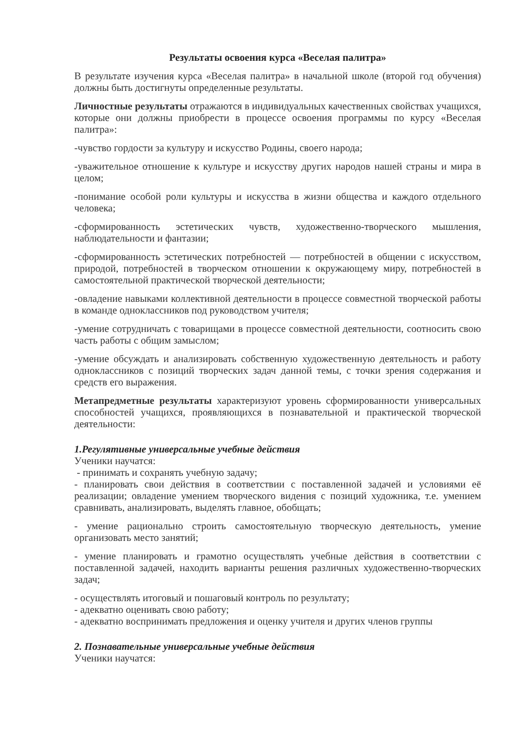Результаты освоения курса «Веселая палитра»
В результате изучения курса «Веселая палитра» в начальной школе (второй год обучения) должны быть достигнуты определенные результаты.
Личностные результаты отражаются в индивидуальных качественных свойствах учащихся, которые они должны приобрести в процессе освоения программы по курсу «Веселая палитра»:
-чувство гордости за культуру и искусство Родины, своего народа;
-уважительное отношение к культуре и искусству других народов нашей страны и мира в целом;
-понимание особой роли культуры и искусства в жизни общества и каждого отдельного человека;
-сформированность эстетических чувств, художественно-творческого мышления, наблюдательности и фантазии;
-сформированность эстетических потребностей — потребностей в общении с искусством, природой, потребностей в творческом отношении к окружающему миру, потребностей в самостоятельной практической творческой деятельности;
-овладение навыками коллективной деятельности в процессе совместной творческой работы в команде одноклассников под руководством учителя;
-умение сотрудничать с товарищами в процессе совместной деятельности, соотносить свою часть работы с общим замыслом;
-умение обсуждать и анализировать собственную художественную деятельность и работу одноклассников с позиций творческих задач данной темы, с точки зрения содержания и средств его выражения.
Метапредметные результаты характеризуют уровень сформированности универсальных способностей учащихся, проявляющихся в познавательной и практической творческой деятельности:
1.Регулятивные универсальные учебные действия
Ученики научатся:
- принимать и сохранять учебную задачу;
- планировать свои действия в соответствии с поставленной задачей и условиями её реализации; овладение умением творческого видения с позиций художника, т.е. умением сравнивать, анализировать, выделять главное, обобщать;
- умение рационально строить самостоятельную творческую деятельность, умение организовать место занятий;
- умение планировать и грамотно осуществлять учебные действия в соответствии с поставленной задачей, находить варианты решения различных художественно-творческих задач;
- осуществлять итоговый и пошаговый контроль по результату;
- адекватно оценивать свою работу;
- адекватно воспринимать предложения и оценку учителя и других членов группы
2. Познавательные универсальные учебные действия
Ученики научатся: